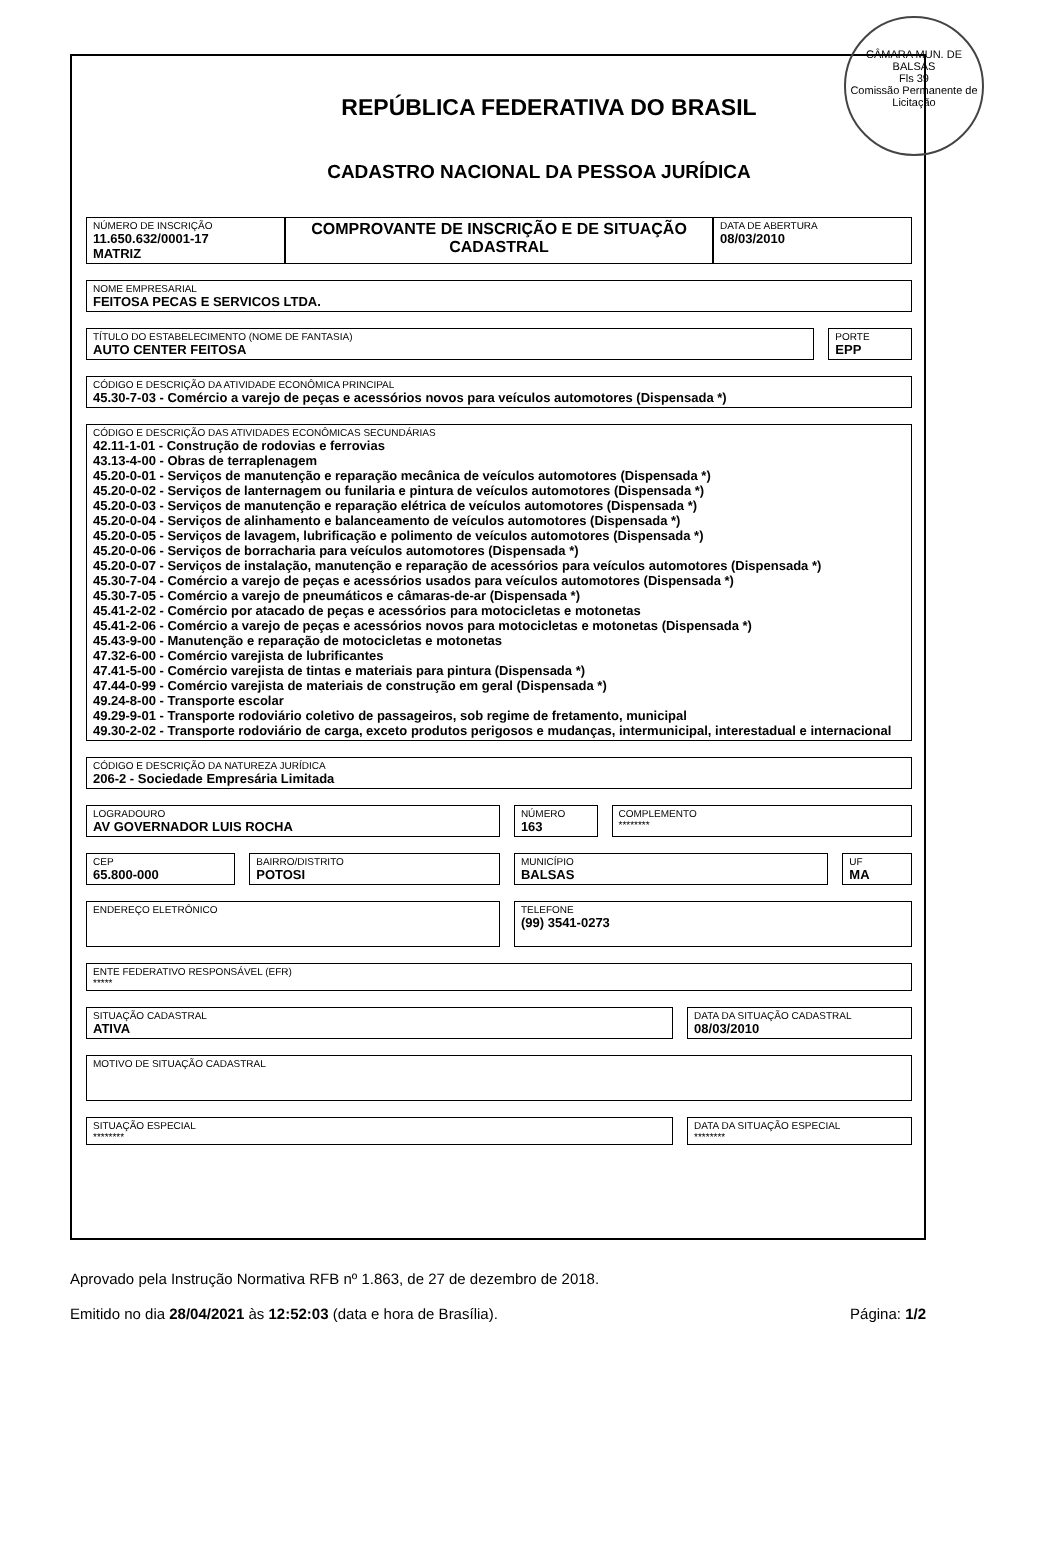CÂMARA MUN. DE BALSAS
Fls 39
Comissão Permanente de Licitação
REPÚBLICA FEDERATIVA DO BRASIL
CADASTRO NACIONAL DA PESSOA JURÍDICA
NÚMERO DE INSCRIÇÃO
11.650.632/0001-17
MATRIZ
COMPROVANTE DE INSCRIÇÃO E DE SITUAÇÃO CADASTRAL
DATA DE ABERTURA
08/03/2010
NOME EMPRESARIAL
FEITOSA PECAS E SERVICOS LTDA.
TÍTULO DO ESTABELECIMENTO (NOME DE FANTASIA)
AUTO CENTER FEITOSA
PORTE
EPP
CÓDIGO E DESCRIÇÃO DA ATIVIDADE ECONÔMICA PRINCIPAL
45.30-7-03 - Comércio a varejo de peças e acessórios novos para veículos automotores (Dispensada *)
CÓDIGO E DESCRIÇÃO DAS ATIVIDADES ECONÔMICAS SECUNDÁRIAS
42.11-1-01 - Construção de rodovias e ferrovias
43.13-4-00 - Obras de terraplenagem
45.20-0-01 - Serviços de manutenção e reparação mecânica de veículos automotores (Dispensada *)
45.20-0-02 - Serviços de lanternagem ou funilaria e pintura de veículos automotores (Dispensada *)
45.20-0-03 - Serviços de manutenção e reparação elétrica de veículos automotores (Dispensada *)
45.20-0-04 - Serviços de alinhamento e balanceamento de veículos automotores (Dispensada *)
45.20-0-05 - Serviços de lavagem, lubrificação e polimento de veículos automotores (Dispensada *)
45.20-0-06 - Serviços de borracharia para veículos automotores (Dispensada *)
45.20-0-07 - Serviços de instalação, manutenção e reparação de acessórios para veículos automotores (Dispensada *)
45.30-7-04 - Comércio a varejo de peças e acessórios usados para veículos automotores (Dispensada *)
45.30-7-05 - Comércio a varejo de pneumáticos e câmaras-de-ar (Dispensada *)
45.41-2-02 - Comércio por atacado de peças e acessórios para motocicletas e motonetas
45.41-2-06 - Comércio a varejo de peças e acessórios novos para motocicletas e motonetas (Dispensada *)
45.43-9-00 - Manutenção e reparação de motocicletas e motonetas
47.32-6-00 - Comércio varejista de lubrificantes
47.41-5-00 - Comércio varejista de tintas e materiais para pintura (Dispensada *)
47.44-0-99 - Comércio varejista de materiais de construção em geral (Dispensada *)
49.24-8-00 - Transporte escolar
49.29-9-01 - Transporte rodoviário coletivo de passageiros, sob regime de fretamento, municipal
49.30-2-02 - Transporte rodoviário de carga, exceto produtos perigosos e mudanças, intermunicipal, interestadual e internacional
CÓDIGO E DESCRIÇÃO DA NATUREZA JURÍDICA
206-2 - Sociedade Empresária Limitada
LOGRADOURO
AV GOVERNADOR LUIS ROCHA
NÚMERO
163
COMPLEMENTO
********
CEP
65.800-000
BAIRRO/DISTRITO
POTOSI
MUNICÍPIO
BALSAS
UF
MA
ENDEREÇO ELETRÔNICO
TELEFONE
(99) 3541-0273
ENTE FEDERATIVO RESPONSÁVEL (EFR)
*****
SITUAÇÃO CADASTRAL
ATIVA
DATA DA SITUAÇÃO CADASTRAL
08/03/2010
MOTIVO DE SITUAÇÃO CADASTRAL
SITUAÇÃO ESPECIAL
********
DATA DA SITUAÇÃO ESPECIAL
********
Aprovado pela Instrução Normativa RFB nº 1.863, de 27 de dezembro de 2018.
Emitido no dia 28/04/2021 às 12:52:03 (data e hora de Brasília). Página: 1/2